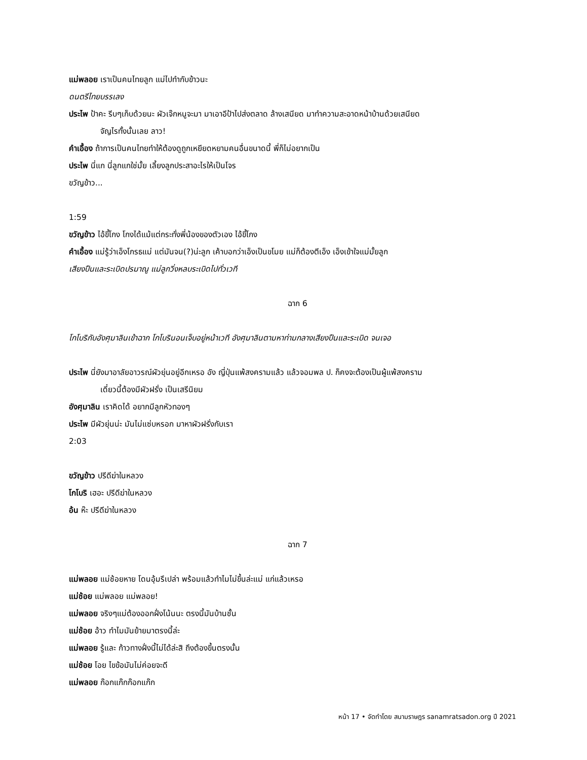แม่พลอย เราเป็นคนไทยลูก แม่ไปทำกับข้าวนะ
ดนตรีไทยบรรเลง
ประไพ ป้าคะ รีบๆเก็บด้วยนะ ผัวเจ๊กหนูจะมา มาเอาอีป้าไปส่งตลาด ล้างเสนียด มาทำความสะอาดหน้าบ้านด้วยเสนียด
จัญไรทั้งนั้นเลย ลาว!
คำเอื้อง ถ้าการเป็นคนไทยทำให้ต้องดูถูกเหยียดหยามคนอื่นขนาดนี้ พี่ก็ไม่อยากเป็น
ประไพ นี่แก นี่ลูกแกใช่มั้ย เลี้ยงลูกประสาอะไรให้เป็นโจร
ขวัญข้าว...
1:59
ขวัญข้าว ไอ้ขี้โกง โกงได้แม้แต่กระทั่งพี่น้องของตัวเอง ไอ้ขี้โกง
คำเอื้อง แม่รู้ว่าเอ็งโกรธแม่ แต่มันจน(?)น่ะลูก เค้าบอกว่าเอ็งเป็นขโมย แม่ก็ต้องตีเอ็ง เอ็งเข้าใจแม่มั้ยลูก
เสียงปืนและระเบิดปรมาณู แม่ลูกวิ่งหลบระเบิดไปทั่วเวที
ฉาก 6
โกโบริกับอังศุมาลินเข้าฉาก โกโบรินอนเจ็บอยู่หน้าเวที อังศุมาลินตามหาท่ามกลางเสียงปืนและระเบิด จนเจอ
ประไพ นี่ยังมาอาลัยอาวรณ์ผัวยุ่นอยู่อีกเหรอ อัง ญี่ปุ่นแพ้สงครามแล้ว แล้วจอมพล ป. ก็คงจะต้องเป็นผู้แพ้สงคราม
เดี๋ยวนี้ต้องมีผัวฝรั่ง เป็นเสรีนิยม
อังศุมาลิน เราคิดได้ อยากมีลูกหัวทองๆ
ประไพ มีผัวยุ่นน่ะ มันไม่แซ่บหรอก มาหาผัวฝรั่งกับเรา
2:03
ขวัญข้าว ปรีดีฆ่าในหลวง
โกโบริ เฮอะ ปรีดีฆ่าในหลวง
อ้น ห๊ะ ปรีดีฆ่าในหลวง
ฉาก 7
แม่พลอย แม่ช้อยหาย โดนอุ้มรึเปล่า พร้อมแล้วทำไมไม่ขึ้นล่ะแม่ แก่แล้วเหรอ
แม่ช้อย แม่พลอย แม่พลอย!
แม่พลอย จริงๆแม่ต้องออกฝั่งโน้นนะ ตรงนี้มันบ้านชั้น
แม่ช้อย อ้าว ทำไมมันย้ายมาตรงนี้ล่ะ
แม่พลอย รู้และ ก้าวทางฝั่งนี้ไม่ได้ล่ะสิ ถึงต้องขึ้นตรงนั้น
แม่ช้อย โอย ไขข้อมันไม่ค่อยจะดี
แม่พลอย ก๊อกแก๊กก๊อกแก๊ก
หน้า 17 • จัดทำโดย สนามราษฎร sanamratsadon.org ปี 2021